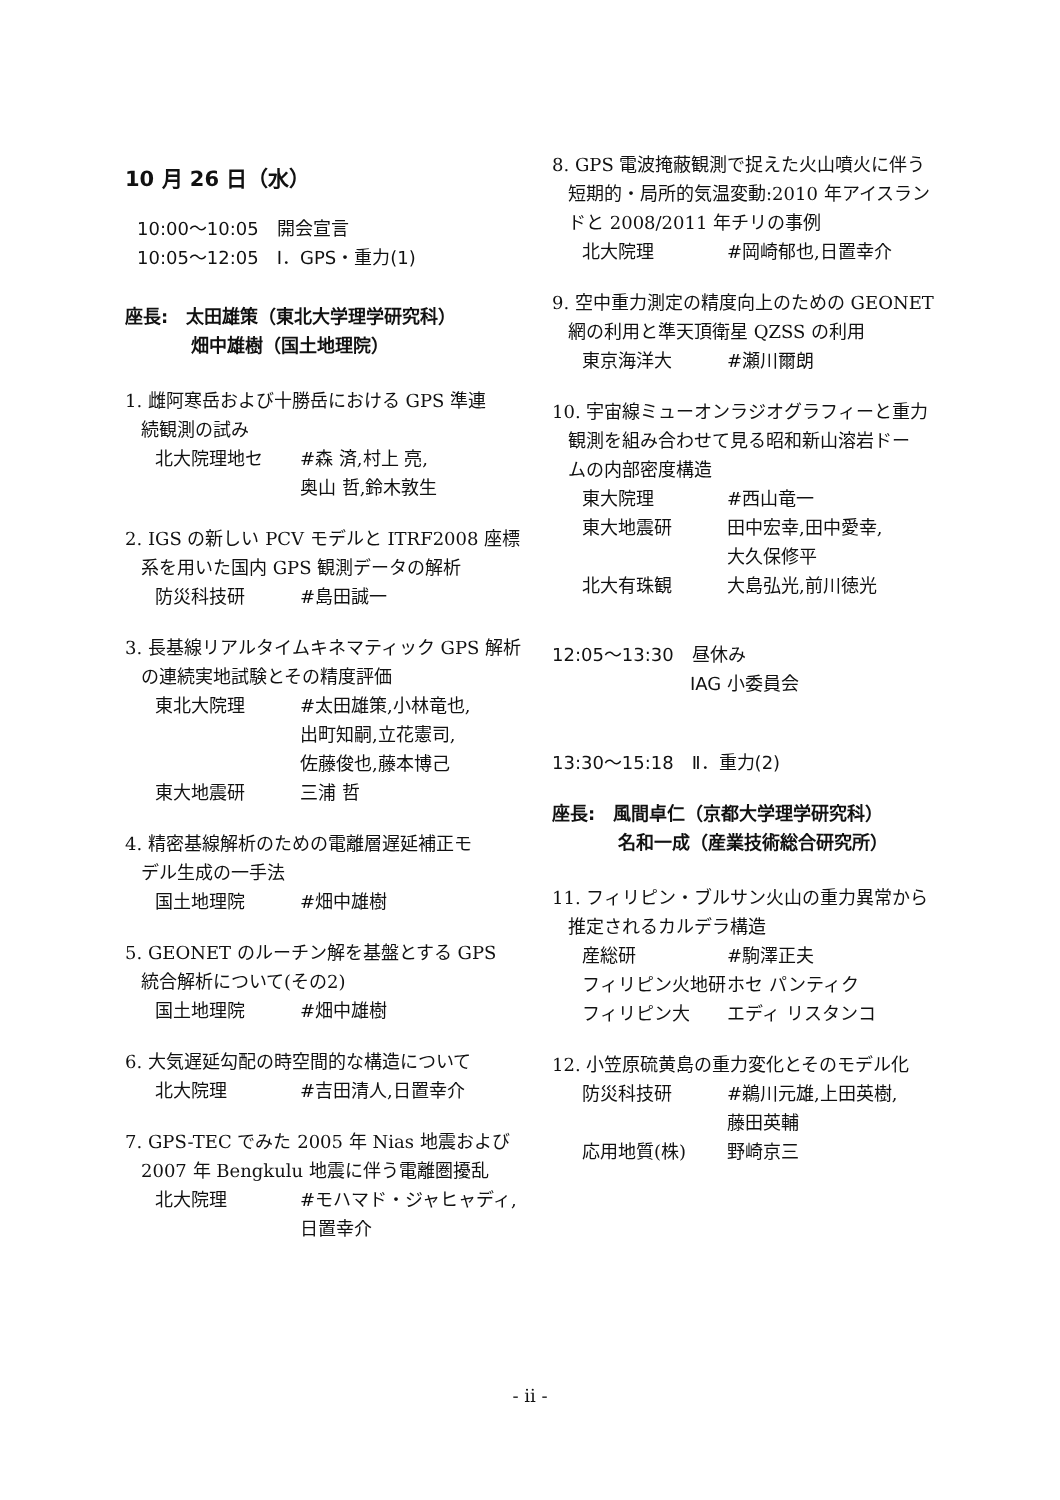10 月 26 日（水）
10:00～10:05　開会宣言
10:05～12:05　Ⅰ．GPS・重力(1)
座長:　太田雄策（東北大学理学研究科）
畑中雄樹（国土地理院）
1. 雌阿寒岳および十勝岳における GPS 準連
続観測の試み
北大院理地セ #森 済,村上 亮,
奥山 哲,鈴木敦生
2. IGS の新しい PCV モデルと ITRF2008 座標
系を用いた国内 GPS 観測データの解析
防災科技研 #島田誠一
3. 長基線リアルタイムキネマティック GPS 解析
の連続実地試験とその精度評価
東北大院理 #太田雄策,小林竜也,
出町知嗣,立花憲司,
佐藤俊也,藤本博己
東大地震研 三浦 哲
4. 精密基線解析のための電離層遅延補正モ
デル生成の一手法
国土地理院 #畑中雄樹
5. GEONET のルーチン解を基盤とする GPS
統合解析について(その2)
国土地理院 #畑中雄樹
6. 大気遅延勾配の時空間的な構造について
北大院理 #吉田清人,日置幸介
7. GPS-TEC でみた 2005 年 Nias 地震および
2007 年 Bengkulu 地震に伴う電離圏擾乱
北大院理 #モハマド・ジャヒャディ,
日置幸介
8. GPS 電波掩蔽観測で捉えた火山噴火に伴う
短期的・局所的気温変動:2010 年アイスラン
ドと 2008/2011 年チリの事例
北大院理 #岡崎郁也,日置幸介
9. 空中重力測定の精度向上のための GEONET
網の利用と準天頂衛星 QZSS の利用
東京海洋大 #瀬川爾朗
10. 宇宙線ミューオンラジオグラフィーと重力
観測を組み合わせて見る昭和新山溶岩ドー
ムの内部密度構造
東大院理 #西山竜一
東大地震研 田中宏幸,田中愛幸,
大久保修平
北大有珠観 大島弘光,前川徳光
12:05～13:30　昼休み
IAG 小委員会
13:30～15:18　Ⅱ．重力(2)
座長:　風間卓仁（京都大学理学研究科）
名和一成（産業技術総合研究所）
11. フィリピン・ブルサン火山の重力異常から
推定されるカルデラ構造
産総研 #駒澤正夫
フィリピン火地研 ホセ パンティク
フィリピン大 エディ リスタンコ
12. 小笠原硫黄島の重力変化とそのモデル化
防災科技研 #鵜川元雄,上田英樹,
藤田英輔
応用地質(株) 野崎京三
- ii -